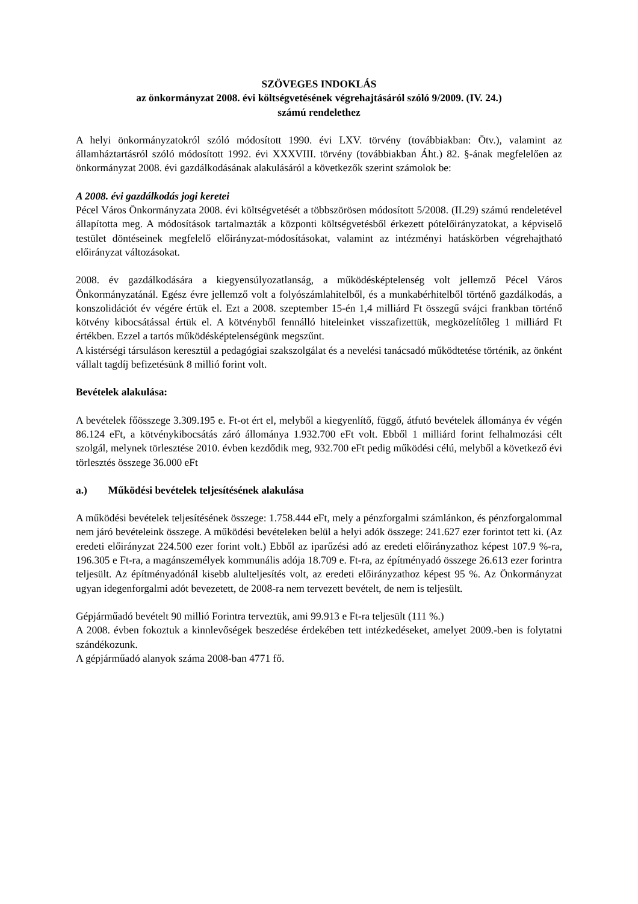SZÖVEGES INDOKLÁS
az önkormányzat 2008. évi költségvetésének végrehajtásáról szóló 9/2009. (IV. 24.)
számú rendelethez
A helyi önkormányzatokról szóló módosított 1990. évi LXV. törvény (továbbiakban: Ötv.), valamint az államháztartásról szóló módosított 1992. évi XXXVIII. törvény (továbbiakban Áht.) 82. §-ának megfelelően az önkormányzat 2008. évi gazdálkodásának alakulásáról a következők szerint számolok be:
A 2008. évi gazdálkodás jogi keretei
Pécel Város Önkormányzata 2008. évi költségvetését a többszörösen módosított 5/2008. (II.29) számú rendeletével állapította meg. A módosítások tartalmazták a központi költségvetésből érkezett pótelőirányzatokat, a képviselő testület döntéseinek megfelelő előirányzat-módosításokat, valamint az intézményi hatáskörben végrehajtható előirányzat változásokat.
2008. év gazdálkodására a kiegyensúlyozatlanság, a működésképtelenség volt jellemző Pécel Város Önkormányzatánál. Egész évre jellemző volt a folyószámlahitelből, és a munkabérhitelből történő gazdálkodás, a konszolidációt év végére értük el. Ezt a 2008. szeptember 15-én 1,4 milliárd Ft összegű svájci frankban történő kötvény kibocsátással értük el. A kötvényből fennálló hiteleinket visszafizettük, megközelítőleg 1 milliárd Ft értékben. Ezzel a tartós működésképtelenségünk megszűnt.
A kistérségi társuláson keresztül a pedagógiai szakszolgálat és a nevelési tanácsadó működtetése történik, az önként vállalt tagdíj befizetésünk 8 millió forint volt.
Bevételek alakulása:
A bevételek főösszege 3.309.195 e. Ft-ot ért el, melyből a kiegyenlítő, függő, átfutó bevételek állománya év végén 86.124 eFt, a kötvénykibocsátás záró állománya 1.932.700 eFt volt. Ebből 1 milliárd forint felhalmozási célt szolgál, melynek törlesztése 2010. évben kezdődik meg, 932.700 eFt pedig működési célú, melyből a következő évi törlesztés összege 36.000 eFt
a.) Működési bevételek teljesítésének alakulása
A működési bevételek teljesítésének összege: 1.758.444 eFt, mely a pénzforgalmi számlánkon, és pénzforgalommal nem járó bevételeink összege. A működési bevételeken belül a helyi adók összege: 241.627 ezer forintot tett ki. (Az eredeti előirányzat 224.500 ezer forint volt.) Ebből az iparűzési adó az eredeti előirányzathoz képest 107.9 %-ra, 196.305 e Ft-ra, a magánszemélyek kommunális adója 18.709 e. Ft-ra, az építményadó összege 26.613 ezer forintra teljesült. Az építményadónál kisebb alulteljesítés volt, az eredeti előirányzathoz képest 95 %. Az Önkormányzat ugyan idegenforgalmi adót bevezetett, de 2008-ra nem tervezett bevételt, de nem is teljesült.
Gépjárműadó bevételt 90 millió Forintra terveztük, ami 99.913 e Ft-ra teljesült (111 %.)
A 2008. évben fokoztuk a kinnlevőségek beszedése érdekében tett intézkedéseket, amelyet 2009.-ben is folytatni szándékozunk.
A gépjárműadó alanyok száma 2008-ban 4771 fő.